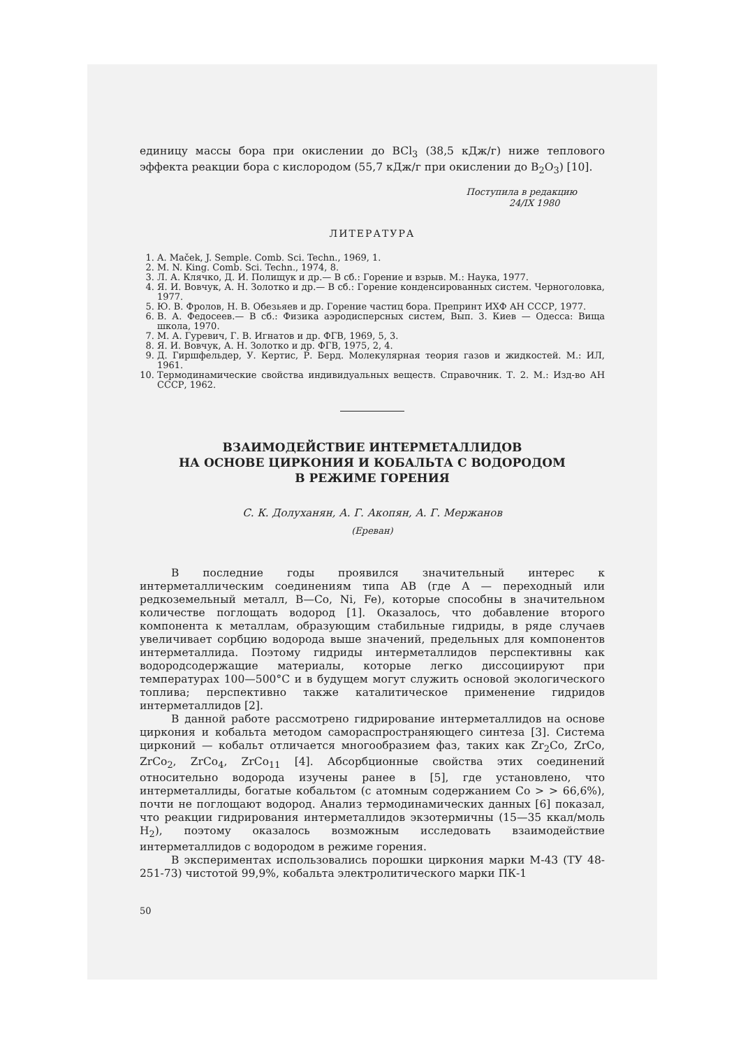единицу массы бора при окислении до BCl<sub>3</sub> (38,5 кДж/г) ниже теплового эффекта реакции бора с кислородом (55,7 кДж/г при окислении до B<sub>2</sub>O<sub>3</sub>) [10].
Поступила в редакцию
24/IX 1980
ЛИТЕРАТУРА
1. A. Maček, J. Semple. Comb. Sci. Techn., 1969, 1.
2. M. N. King. Comb. Sci. Techn., 1974, 8.
3. Л. А. Клячко, Д. И. Полищук и др.— В сб.: Горение и взрыв. М.: Наука, 1977.
4. Я. И. Вовчук, А. Н. Золотко и др.— В сб.: Горение конденсированных систем. Черноголовка, 1977.
5. Ю. В. Фролов, Н. В. Обезьяев и др. Горение частиц бора. Препринт ИХФ АН СССР, 1977.
6. В. А. Федосеев.— В сб.: Физика аэродисперсных систем, Вып. 3. Киев — Одесса: Вища школа, 1970.
7. М. А. Гуревич, Г. В. Игнатов и др. ФГВ, 1969, 5, 3.
8. Я. И. Вовчук, А. Н. Золотко и др. ФГВ, 1975, 2, 4.
9. Д. Гиршфельдер, У. Кертис, Р. Берд. Молекулярная теория газов и жидкостей. М.: ИЛ, 1961.
10. Термодинамические свойства индивидуальных веществ. Справочник. Т. 2. М.: Изд-во АН СССР, 1962.
ВЗАИМОДЕЙСТВИЕ ИНТЕРМЕТАЛЛИДОВ
НА ОСНОВЕ ЦИРКОНИЯ И КОБАЛЬТА С ВОДОРОДОМ
В РЕЖИМЕ ГОРЕНИЯ
С. К. Долуханян, А. Г. Акопян, А. Г. Мержанов
(Ереван)
В последние годы проявился значительный интерес к интерметаллическим соединениям типа AB (где A — переходный или редкоземельный металл, B—Co, Ni, Fe), которые способны в значительном количестве поглощать водород [1]. Оказалось, что добавление второго компонента к металлам, образующим стабильные гидриды, в ряде случаев увеличивает сорбцию водорода выше значений, предельных для компонентов интерметаллида. Поэтому гидриды интерметаллидов перспективны как водородсодержащие материалы, которые легко диссоциируют при температурах 100—500°C и в будущем могут служить основой экологического топлива; перспективно также каталитическое применение гидридов интерметаллидов [2].
В данной работе рассмотрено гидрирование интерметаллидов на основе циркония и кобальта методом самораспространяющего синтеза [3]. Система цирконий — кобальт отличается многообразием фаз, таких как Zr<sub>2</sub>Co, ZrCo, ZrCo<sub>2</sub>, ZrCo<sub>4</sub>, ZrCo<sub>11</sub> [4]. Абсорбционные свойства этих соединений относительно водорода изучены ранее в [5], где установлено, что интерметаллиды, богатые кобальтом (с атомным содержанием Co > > 66,6%), почти не поглощают водород. Анализ термодинамических данных [6] показал, что реакции гидрирования интерметаллидов экзотермичны (15—35 ккал/моль H<sub>2</sub>), поэтому оказалось возможным исследовать взаимодействие интерметаллидов с водородом в режиме горения.
В экспериментах использовались порошки циркония марки М-43 (ТУ 48-251-73) чистотой 99,9%, кобальта электролитического марки ПК-1
50